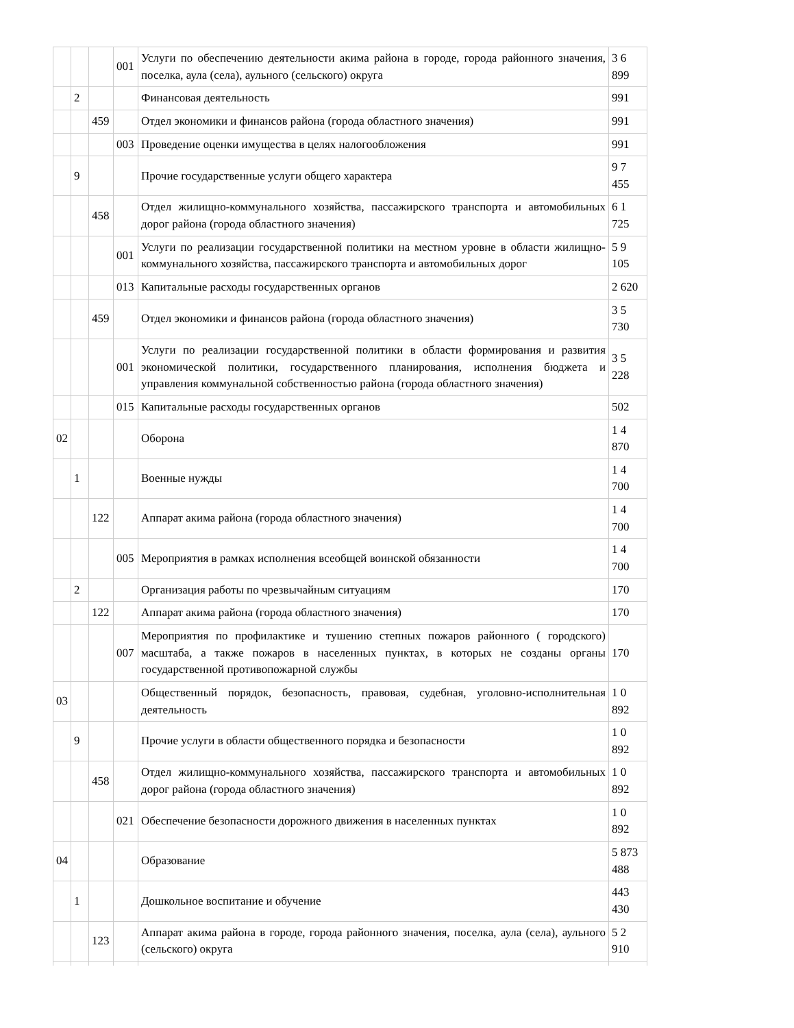| | | | 001 | Услуги по обеспечению деятельности акима района в городе, города районного значения, поселка, аула (села), аульного (сельского) округа | 3 6 899 |
| | 2 | | | Финансовая деятельность | 991 |
| | | 459 | | Отдел экономики и финансов района (города областного значения) | 991 |
| | | | 003 | Проведение оценки имущества в целях налогообложения | 991 |
| | 9 | | | Прочие государственные услуги общего характера | 9 7 455 |
| | | 458 | | Отдел жилищно-коммунального хозяйства, пассажирского транспорта и автомобильных дорог района (города областного значения) | 6 1 725 |
| | | | 001 | Услуги по реализации государственной политики на местном уровне в области жилищно-коммунального хозяйства, пассажирского транспорта и автомобильных дорог | 5 9 105 |
| | | | 013 | Капитальные расходы государственных органов | 2 620 |
| | | 459 | | Отдел экономики и финансов района (города областного значения) | 3 5 730 |
| | | | 001 | Услуги по реализации государственной политики в области формирования и развития экономической политики, государственного планирования, исполнения бюджета и управления коммунальной собственностью района (города областного значения) | 3 5 228 |
| | | | 015 | Капитальные расходы государственных органов | 502 |
| 02 | | | | Оборона | 1 4 870 |
| | 1 | | | Военные нужды | 1 4 700 |
| | | 122 | | Аппарат акима района (города областного значения) | 1 4 700 |
| | | | 005 | Мероприятия в рамках исполнения всеобщей воинской обязанности | 1 4 700 |
| | 2 | | | Организация работы по чрезвычайным ситуациям | 170 |
| | | 122 | | Аппарат акима района (города областного значения) | 170 |
| | | | 007 | Мероприятия по профилактике и тушению степных пожаров районного ( городского) масштаба, а также пожаров в населенных пунктах, в которых не созданы органы государственной противопожарной службы | 170 |
| 03 | | | | Общественный порядок, безопасность, правовая, судебная, уголовно-исполнительная деятельность | 1 0 892 |
| | 9 | | | Прочие услуги в области общественного порядка и безопасности | 1 0 892 |
| | | 458 | | Отдел жилищно-коммунального хозяйства, пассажирского транспорта и автомобильных дорог района (города областного значения) | 1 0 892 |
| | | | 021 | Обеспечение безопасности дорожного движения в населенных пунктах | 1 0 892 |
| 04 | | | | Образование | 5 873 488 |
| | 1 | | | Дошкольное воспитание и обучение | 443 430 |
| | | 123 | | Аппарат акима района в городе, города районного значения, поселка, аула (села), аульного (сельского) округа | 5 2 910 |